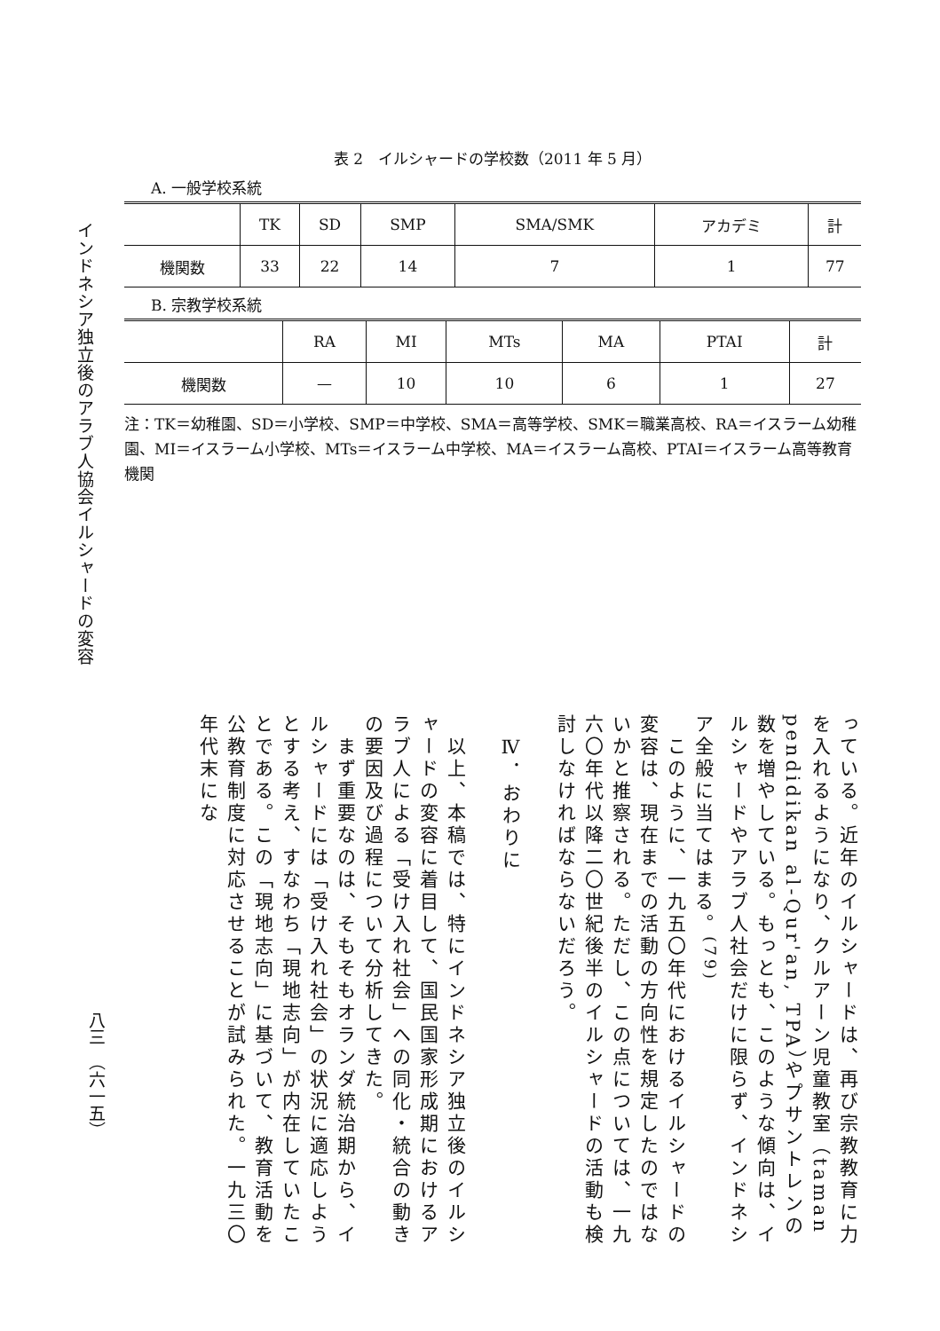インドネシア独立後のアラブ人協会イルシャードの変容
表 2　イルシャードの学校数（2011 年 5 月）
A. 一般学校系統
| | TK | SD | SMP | SMA/SMK | アカデミ | 計 |
| --- | --- | --- | --- | --- | --- | --- |
| 機関数 | 33 | 22 | 14 | 7 | 1 | 77 |
B. 宗教学校系統
| | RA | MI | MTs | MA | PTAI | 計 |
| --- | --- | --- | --- | --- | --- | --- |
| 機関数 | — | 10 | 10 | 6 | 1 | 27 |
注：TK＝幼稚園、SD＝小学校、SMP＝中学校、SMA＝高等学校、SMK＝職業高校、RA＝イスラーム幼稚園、MI＝イスラーム小学校、MTs＝イスラーム中学校、MA＝イスラーム高校、PTAI＝イスラーム高等教育機関
っている。近年のイルシャードは、再び宗教教育に力を入れるようになり、クルアーン児童教室（taman pendidikan al-Qur'an, TPA）やプサントレンの数を増やしている。もっとも、このような傾向は、イルシャードやアラブ人社会だけに限らず、インドネシア全般に当てはまる。<sup>(79)</sup>
　このように、一九五〇年代におけるイルシャードの変容は、現在までの活動の方向性を規定したのではないかと推察される。ただし、この点については、一九六〇年代以降二〇世紀後半のイルシャードの活動も検討しなければならないだろう。
　Ⅳ．おわりに
　以上、本稿では、特にインドネシア独立後のイルシャードの変容に着目して、国民国家形成期におけるアラブ人による「受け入れ社会」への同化・統合の動きの要因及び過程について分析してきた。
　まず重要なのは、そもそもオランダ統治期から、イルシャードには「受け入れ社会」の状況に適応しようとする考え、すなわち「現地志向」が内在していたことである。この「現地志向」に基づいて、教育活動を公教育制度に対応させることが試みられた。一九三〇年代末にな
八三　（六一五）